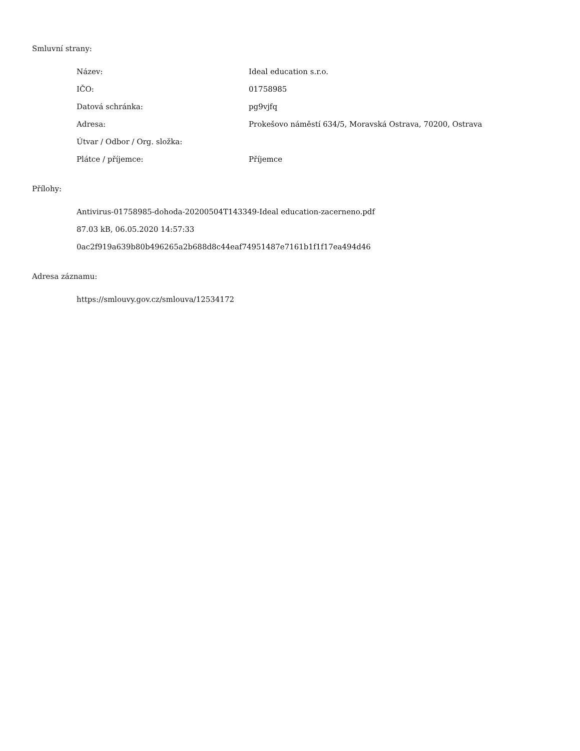Smluvní strany:
| Název: | Ideal education s.r.o. |
| IČO: | 01758985 |
| Datová schránka: | pg9vjfq |
| Adresa: | Prokešovo náměstí 634/5, Moravská Ostrava, 70200, Ostrava |
| Útvar / Odbor / Org. složka: | |
| Plátce / příjemce: | Příjemce |
Přílohy:
Antivirus-01758985-dohoda-20200504T143349-Ideal education-zacerneno.pdf
87.03 kB, 06.05.2020 14:57:33
0ac2f919a639b80b496265a2b688d8c44eaf74951487e7161b1f1f17ea494d46
Adresa záznamu:
https://smlouvy.gov.cz/smlouva/12534172